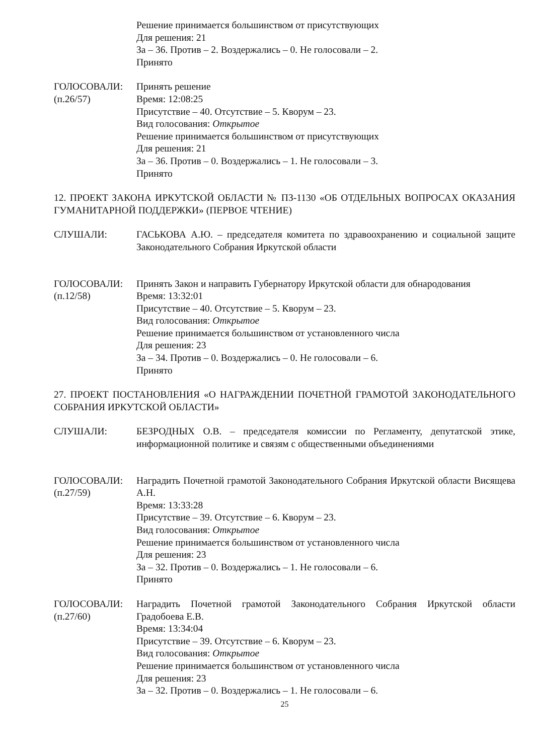Решение принимается большинством от присутствующих
Для решения: 21
За – 36. Против – 2. Воздержались – 0. Не голосовали – 2.
Принято
ГОЛОСОВАЛИ:
(п.26/57)
Принять решение
Время: 12:08:25
Присутствие – 40. Отсутствие – 5. Кворум – 23.
Вид голосования: Открытое
Решение принимается большинством от присутствующих
Для решения: 21
За – 36. Против – 0. Воздержались – 1. Не голосовали – 3.
Принято
12. ПРОЕКТ ЗАКОНА ИРКУТСКОЙ ОБЛАСТИ № ПЗ-1130 «ОБ ОТДЕЛЬНЫХ ВОПРОСАХ ОКАЗАНИЯ ГУМАНИТАРНОЙ ПОДДЕРЖКИ» (ПЕРВОЕ ЧТЕНИЕ)
СЛУШАЛИ: ГАСЬКОВА А.Ю. – председателя комитета по здравоохранению и социальной защите Законодательного Собрания Иркутской области
ГОЛОСОВАЛИ:
(п.12/58)
Принять Закон и направить Губернатору Иркутской области для обнародования
Время: 13:32:01
Присутствие – 40. Отсутствие – 5. Кворум – 23.
Вид голосования: Открытое
Решение принимается большинством от установленного числа
Для решения: 23
За – 34. Против – 0. Воздержались – 0. Не голосовали – 6.
Принято
27. ПРОЕКТ ПОСТАНОВЛЕНИЯ «О НАГРАЖДЕНИИ ПОЧЕТНОЙ ГРАМОТОЙ ЗАКОНОДАТЕЛЬНОГО СОБРАНИЯ ИРКУТСКОЙ ОБЛАСТИ»
СЛУШАЛИ: БЕЗРОДНЫХ О.В. – председателя комиссии по Регламенту, депутатской этике, информационной политике и связям с общественными объединениями
ГОЛОСОВАЛИ:
(п.27/59)
Наградить Почетной грамотой Законодательного Собрания Иркутской области Висящева А.Н.
Время: 13:33:28
Присутствие – 39. Отсутствие – 6. Кворум – 23.
Вид голосования: Открытое
Решение принимается большинством от установленного числа
Для решения: 23
За – 32. Против – 0. Воздержались – 1. Не голосовали – 6.
Принято
ГОЛОСОВАЛИ:
(п.27/60)
Наградить Почетной грамотой Законодательного Собрания Иркутской области Градобоева Е.В.
Время: 13:34:04
Присутствие – 39. Отсутствие – 6. Кворум – 23.
Вид голосования: Открытое
Решение принимается большинством от установленного числа
Для решения: 23
За – 32. Против – 0. Воздержались – 1. Не голосовали – 6.
25